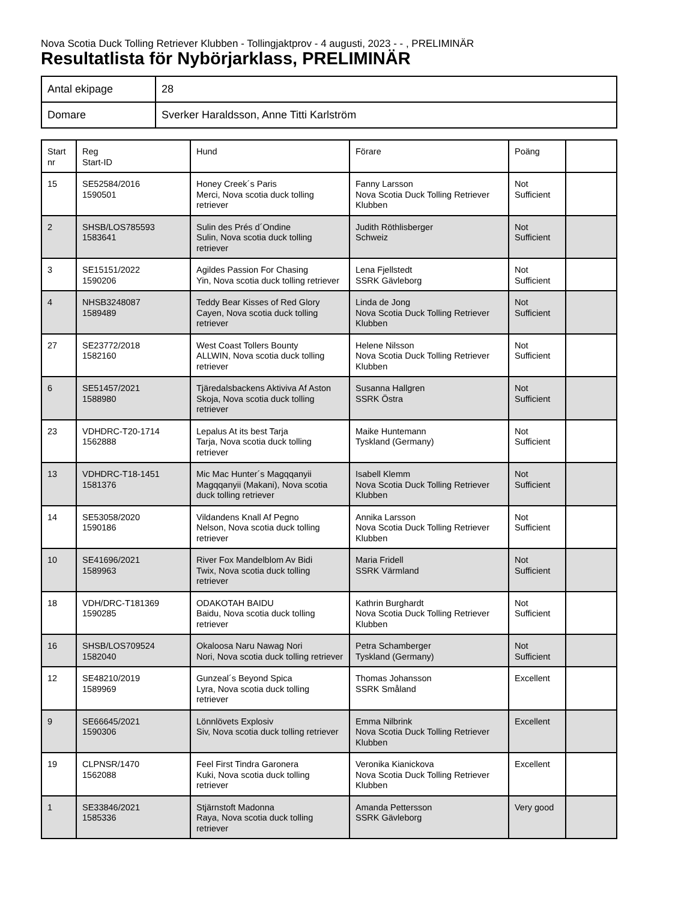Nova Scotia Duck Tolling Retriever Klubben - Tollingjaktprov - 4 augusti, 2023 - - , PRELIMINÄR
Resultatlista för Nybörjarklass, PRELIMINÄR
| Antal ekipage | 28 |
| Domare | Sverker Haraldsson, Anne Titti Karlström |
| Start nr | Reg Start-ID | Hund | Förare | Poäng | |
| 15 | SE52584/2016 1590501 | Honey Creek´s Paris Merci, Nova scotia duck tolling retriever | Fanny Larsson Nova Scotia Duck Tolling Retriever Klubben | Not Sufficient | |
| 2 | SHSB/LOS785593 1583641 | Sulin des Prés d´Ondine Sulin, Nova scotia duck tolling retriever | Judith Röthlisberger Schweiz | Not Sufficient | |
| 3 | SE15151/2022 1590206 | Agildes Passion For Chasing Yin, Nova scotia duck tolling retriever | Lena Fjellstedt SSRK Gävleborg | Not Sufficient | |
| 4 | NHSB3248087 1589489 | Teddy Bear Kisses of Red Glory Cayen, Nova scotia duck tolling retriever | Linda de Jong Nova Scotia Duck Tolling Retriever Klubben | Not Sufficient | |
| 27 | SE23772/2018 1582160 | West Coast Tollers Bounty ALLWIN, Nova scotia duck tolling retriever | Helene Nilsson Nova Scotia Duck Tolling Retriever Klubben | Not Sufficient | |
| 6 | SE51457/2021 1588980 | Tjäredalsbackens Aktiviva Af Aston Skoja, Nova scotia duck tolling retriever | Susanna Hallgren SSRK Östra | Not Sufficient | |
| 23 | VDHDRC-T20-1714 1562888 | Lepalus At its best Tarja Tarja, Nova scotia duck tolling retriever | Maike Huntemann Tyskland (Germany) | Not Sufficient | |
| 13 | VDHDRC-T18-1451 1581376 | Mic Mac Hunter´s Magqqanyii Magqqanyii (Makani), Nova scotia duck tolling retriever | Isabell Klemm Nova Scotia Duck Tolling Retriever Klubben | Not Sufficient | |
| 14 | SE53058/2020 1590186 | Vildandens Knall Af Pegno Nelson, Nova scotia duck tolling retriever | Annika Larsson Nova Scotia Duck Tolling Retriever Klubben | Not Sufficient | |
| 10 | SE41696/2021 1589963 | River Fox Mandelblom Av Bidi Twix, Nova scotia duck tolling retriever | Maria Fridell SSRK Värmland | Not Sufficient | |
| 18 | VDH/DRC-T181369 1590285 | ODAKOTAH BAIDU Baidu, Nova scotia duck tolling retriever | Kathrin Burghardt Nova Scotia Duck Tolling Retriever Klubben | Not Sufficient | |
| 16 | SHSB/LOS709524 1582040 | Okaloosa Naru Nawag Nori Nori, Nova scotia duck tolling retriever | Petra Schamberger Tyskland (Germany) | Not Sufficient | |
| 12 | SE48210/2019 1589969 | Gunzeal´s Beyond Spica Lyra, Nova scotia duck tolling retriever | Thomas Johansson SSRK Småland | Excellent | |
| 9 | SE66645/2021 1590306 | Lönnlövets Explosiv Siv, Nova scotia duck tolling retriever | Emma Nilbrink Nova Scotia Duck Tolling Retriever Klubben | Excellent | |
| 19 | CLPNSR/1470 1562088 | Feel First Tindra Garonera Kuki, Nova scotia duck tolling retriever | Veronika Kianickova Nova Scotia Duck Tolling Retriever Klubben | Excellent | |
| 1 | SE33846/2021 1585336 | Stjärnstoft Madonna Raya, Nova scotia duck tolling retriever | Amanda Pettersson SSRK Gävleborg | Very good | |